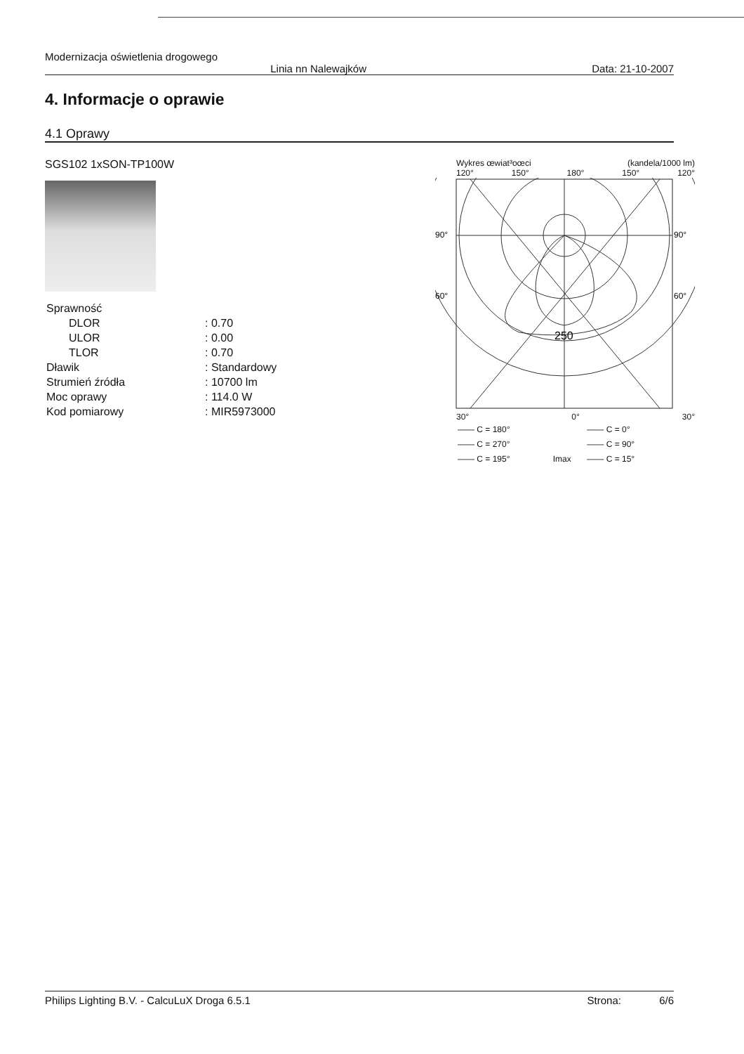Modernizacja oświetlenia drogowego
Linia nn Nalewajków Data: 21-10-2007
4. Informacje o oprawie
4.1 Oprawy
SGS102 1xSON-TP100W
| Sprawność | |
| DLOR | : 0.70 |
| ULOR | : 0.00 |
| TLOR | : 0.70 |
| Dławik | : Standardowy |
| Strumień źródła | : 10700 lm |
| Moc oprawy | : 114.0 W |
| Kod pomiarowy | : MIR5973000 |
Wykres œwiat³oœci (kandela/1000 lm)
120° 150° 180° 150° 120°
90°
90°
60°
60°
250
30° 0° 30°
| —— C = 180° | | —— C = 0° |
| —— C = 270° | | —— C = 90° |
| —— C = 195° | Imax | —— C = 15° |
Philips Lighting B.V. - CalcuLuX Droga 6.5.1 Strona: 6/6